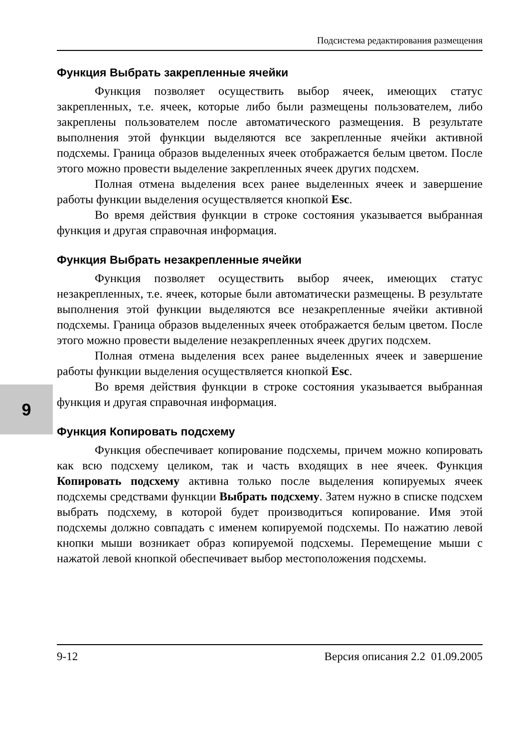9
Подсистема редактирования размещения
Функция Выбрать закрепленные ячейки
Функция позволяет осуществить выбор ячеек, имеющих статус закрепленных, т.е. ячеек, которые либо были размещены пользователем, либо закреплены пользователем после автоматического размещения. В результате выполнения этой функции выделяются все закрепленные ячейки активной подсхемы. Граница образов выделенных ячеек отображается белым цветом. После этого можно провести выделение закрепленных ячеек других подсхем.
Полная отмена выделения всех ранее выделенных ячеек и завершение работы функции выделения осуществляется кнопкой Esc.
Во время действия функции в строке состояния указывается выбранная функция и другая справочная информация.
Функция Выбрать незакрепленные ячейки
Функция позволяет осуществить выбор ячеек, имеющих статус незакрепленных, т.е. ячеек, которые были автоматически размещены. В результате выполнения этой функции выделяются все незакрепленные ячейки активной подсхемы. Граница образов выделенных ячеек отображается белым цветом. После этого можно провести выделение незакрепленных ячеек других подсхем.
Полная отмена выделения всех ранее выделенных ячеек и завершение работы функции выделения осуществляется кнопкой Esc.
Во время действия функции в строке состояния указывается выбранная функция и другая справочная информация.
Функция Копировать подсхему
Функция обеспечивает копирование подсхемы, причем можно копировать как всю подсхему целиком, так и часть входящих в нее ячеек. Функция Копировать подсхему активна только после выделения копируемых ячеек подсхемы средствами функции Выбрать подсхему. Затем нужно в списке подсхем выбрать подсхему, в которой будет производиться копирование. Имя этой подсхемы должно совпадать с именем копируемой подсхемы. По нажатию левой кнопки мыши возникает образ копируемой подсхемы. Перемещение мыши с нажатой левой кнопкой обеспечивает выбор местоположения подсхемы.
9-12 Версия описания 2.2 01.09.2005